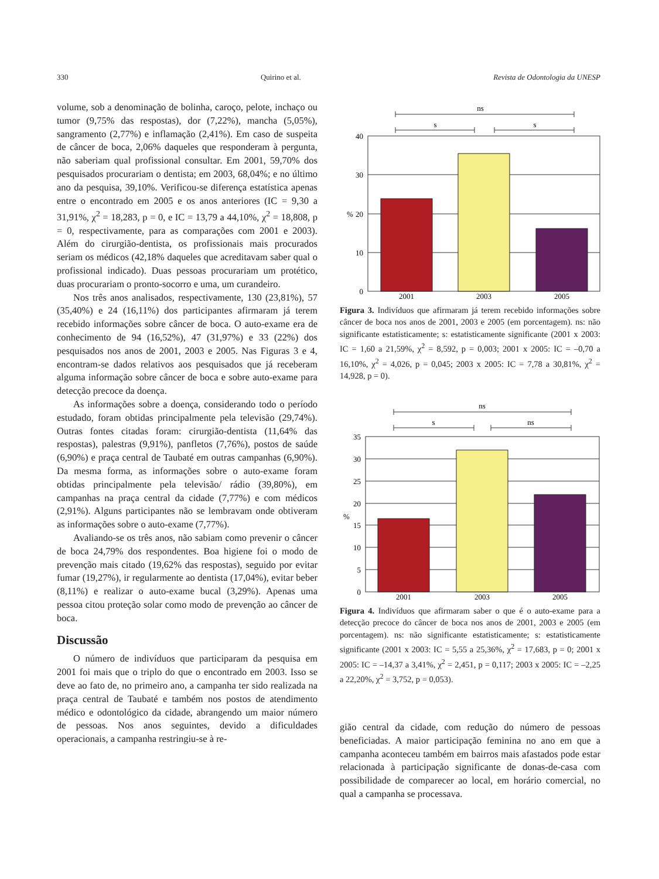330 Quirino et al. Revista de Odontologia da UNESP
volume, sob a denominação de bolinha, caroço, pelote, inchaço ou tumor (9,75% das respostas), dor (7,22%), mancha (5,05%), sangramento (2,77%) e inflamação (2,41%). Em caso de suspeita de câncer de boca, 2,06% daqueles que responderam à pergunta, não saberiam qual profissional consultar. Em 2001, 59,70% dos pesquisados procurariam o dentista; em 2003, 68,04%; e no último ano da pesquisa, 39,10%. Verificou-se diferença estatística apenas entre o encontrado em 2005 e os anos anteriores (IC = 9,30 a 31,91%, χ<sup>2</sup> = 18,283, p = 0, e IC = 13,79 a 44,10%, χ<sup>2</sup> = 18,808, p = 0, respectivamente, para as comparações com 2001 e 2003). Além do cirurgião-dentista, os profissionais mais procurados seriam os médicos (42,18% daqueles que acreditavam saber qual o profissional indicado). Duas pessoas procurariam um protético, duas procurariam o pronto-socorro e uma, um curandeiro.
Nos três anos analisados, respectivamente, 130 (23,81%), 57 (35,40%) e 24 (16,11%) dos participantes afirmaram já terem recebido informações sobre câncer de boca. O auto-exame era de conhecimento de 94 (16,52%), 47 (31,97%) e 33 (22%) dos pesquisados nos anos de 2001, 2003 e 2005. Nas Figuras 3 e 4, encontram-se dados relativos aos pesquisados que já receberam alguma informação sobre câncer de boca e sobre auto-exame para detecção precoce da doença.
As informações sobre a doença, considerando todo o período estudado, foram obtidas principalmente pela televisão (29,74%). Outras fontes citadas foram: cirurgião-dentista (11,64% das respostas), palestras (9,91%), panfletos (7,76%), postos de saúde (6,90%) e praça central de Taubaté em outras campanhas (6,90%). Da mesma forma, as informações sobre o auto-exame foram obtidas principalmente pela televisão/ rádio (39,80%), em campanhas na praça central da cidade (7,77%) e com médicos (2,91%). Alguns participantes não se lembravam onde obtiveram as informações sobre o auto-exame (7,77%).
Avaliando-se os três anos, não sabiam como prevenir o câncer de boca 24,79% dos respondentes. Boa higiene foi o modo de prevenção mais citado (19,62% das respostas), seguido por evitar fumar (19,27%), ir regularmente ao dentista (17,04%), evitar beber (8,11%) e realizar o auto-exame bucal (3,29%). Apenas uma pessoa citou proteção solar como modo de prevenção ao câncer de boca.
Discussão
O número de indivíduos que participaram da pesquisa em 2001 foi mais que o triplo do que o encontrado em 2003. Isso se deve ao fato de, no primeiro ano, a campanha ter sido realizada na praça central de Taubaté e também nos postos de atendimento médico e odontológico da cidade, abrangendo um maior número de pessoas. Nos anos seguintes, devido a dificuldades operacionais, a campanha restringiu-se à re-
ns
s
s
40
30
20
10
0
%
2001
2003
2005
Figura 3. Indivíduos que afirmaram já terem recebido informações sobre câncer de boca nos anos de 2001, 2003 e 2005 (em porcentagem). ns: não significante estatisticamente; s: estatisticamente significante (2001 x 2003: IC = 1,60 a 21,59%, χ<sup>2</sup> = 8,592, p = 0,003; 2001 x 2005: IC = –0,70 a 16,10%, χ<sup>2</sup> = 4,026, p = 0,045; 2003 x 2005: IC = 7,78 a 30,81%, χ<sup>2</sup> = 14,928, p = 0).
ns
s
ns
35
30
25
20
15
10
5
0
%
2001
2003
2005
Figura 4. Indivíduos que afirmaram saber o que é o auto-exame para a detecção precoce do câncer de boca nos anos de 2001, 2003 e 2005 (em porcentagem). ns: não significante estatisticamente; s: estatisticamente significante (2001 x 2003: IC = 5,55 a 25,36%, χ<sup>2</sup> = 17,683, p = 0; 2001 x 2005: IC = –14,37 a 3,41%, χ<sup>2</sup> = 2,451, p = 0,117; 2003 x 2005: IC = –2,25 a 22,20%, χ<sup>2</sup> = 3,752, p = 0,053).
gião central da cidade, com redução do número de pessoas beneficiadas. A maior participação feminina no ano em que a campanha aconteceu também em bairros mais afastados pode estar relacionada à participação significante de donas-de-casa com possibilidade de comparecer ao local, em horário comercial, no qual a campanha se processava.